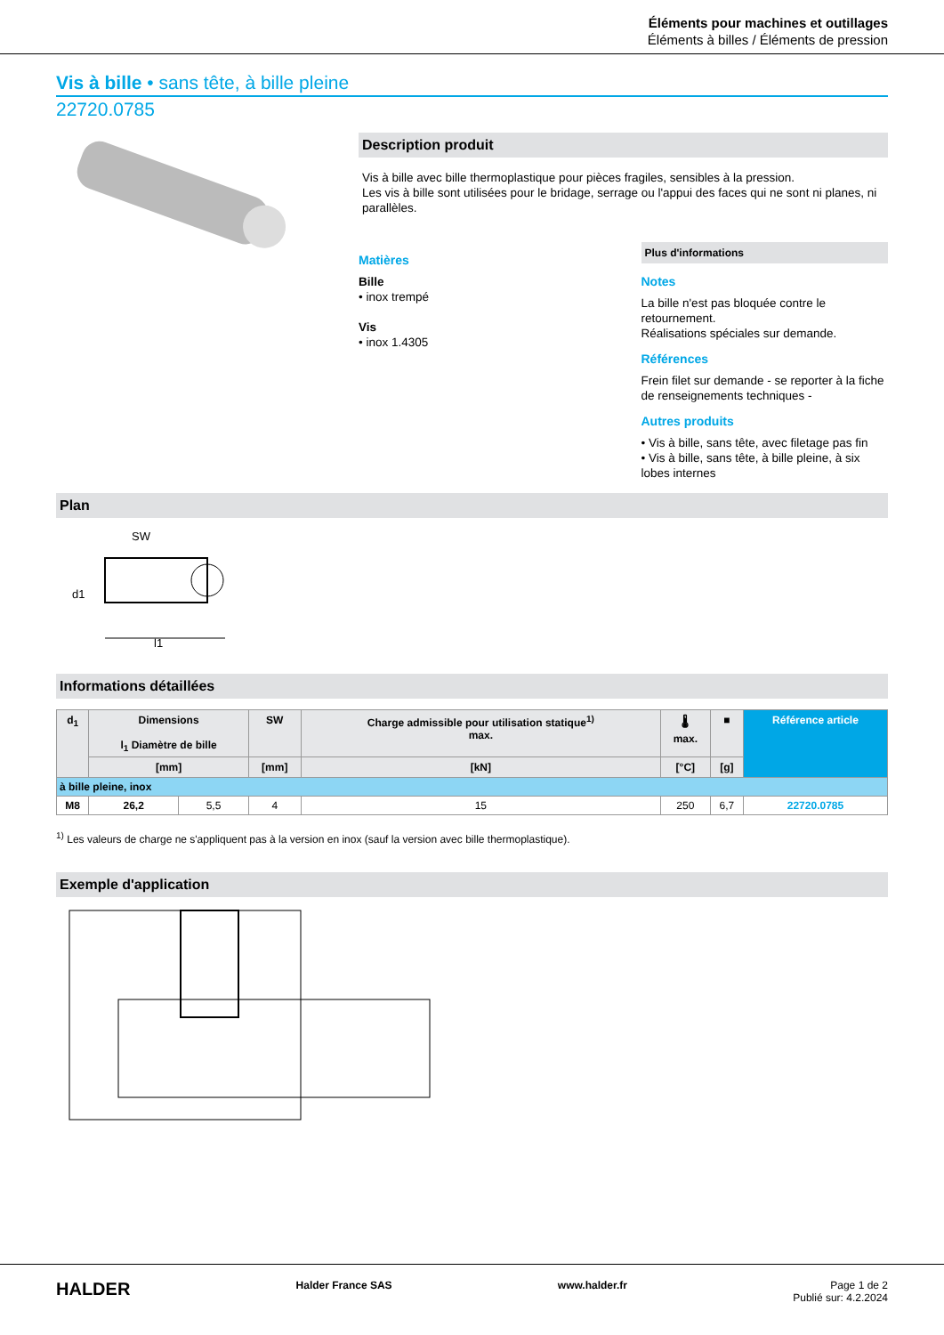Éléments pour machines et outillages
Éléments à billes / Éléments de pression
Vis à bille • sans tête, à bille pleine
22720.0785
Description produit
Vis à bille avec bille thermoplastique pour pièces fragiles, sensibles à la pression.
Les vis à bille sont utilisées pour le bridage, serrage ou l'appui des faces qui ne sont ni planes, ni parallèles.
Matières
Bille
• inox trempé
Vis
• inox 1.4305
Plus d'informations
Notes
La bille n'est pas bloquée contre le retournement.
Réalisations spéciales sur demande.
Références
Frein filet sur demande - se reporter à la fiche de renseignements techniques -
Autres produits
• Vis à bille, sans tête, avec filetage pas fin
• Vis à bille, sans tête, à bille pleine, à six lobes internes
Plan
SW
d1
l1
Informations détaillées
| d<sub>1</sub> | Dimensions l<sub>1</sub> Diamètre de bille | | SW | Charge admissible pour utilisation statique<sup>1)</sup> max. | 🌡 max. | ■ | Référence article |
| --- | --- | --- | --- | --- | --- | --- | --- |
| | [mm] | | [mm] | [kN] | [°C] | [g] | |
| à bille pleine, inox | | | | | | | |
| M8 | 26,2 | 5,5 | 4 | 15 | 250 | 6,7 | 22720.0785 |
<sup>1)</sup> Les valeurs de charge ne s'appliquent pas à la version en inox (sauf la version avec bille thermoplastique).
Exemple d'application
HALDER Halder France SAS www.halder.fr Page 1 de 2
Publié sur: 4.2.2024